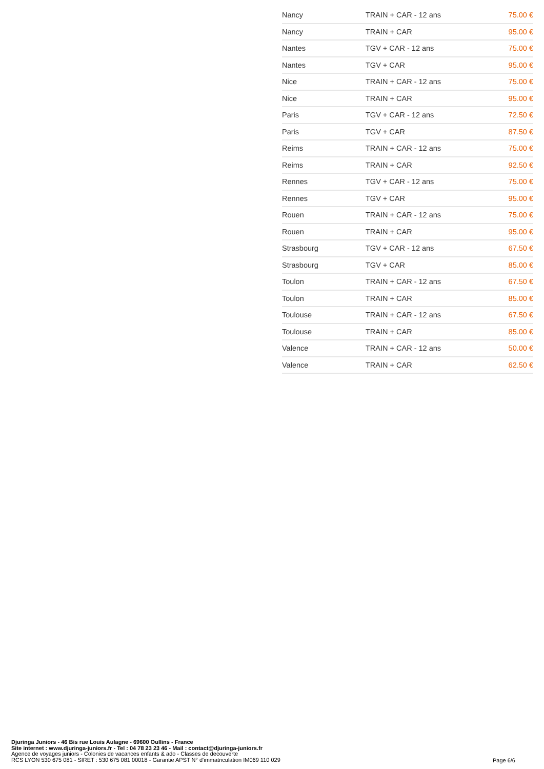| Nancy | TRAIN + CAR - 12 ans | 75.00 € |
| Nancy | TRAIN + CAR | 95.00 € |
| Nantes | TGV + CAR - 12 ans | 75.00 € |
| Nantes | TGV + CAR | 95.00 € |
| Nice | TRAIN + CAR - 12 ans | 75.00 € |
| Nice | TRAIN + CAR | 95.00 € |
| Paris | TGV + CAR - 12 ans | 72.50 € |
| Paris | TGV + CAR | 87.50 € |
| Reims | TRAIN + CAR - 12 ans | 75.00 € |
| Reims | TRAIN + CAR | 92.50 € |
| Rennes | TGV + CAR - 12 ans | 75.00 € |
| Rennes | TGV + CAR | 95.00 € |
| Rouen | TRAIN + CAR - 12 ans | 75.00 € |
| Rouen | TRAIN + CAR | 95.00 € |
| Strasbourg | TGV + CAR - 12 ans | 67.50 € |
| Strasbourg | TGV + CAR | 85.00 € |
| Toulon | TRAIN + CAR - 12 ans | 67.50 € |
| Toulon | TRAIN + CAR | 85.00 € |
| Toulouse | TRAIN + CAR - 12 ans | 67.50 € |
| Toulouse | TRAIN + CAR | 85.00 € |
| Valence | TRAIN + CAR - 12 ans | 50.00 € |
| Valence | TRAIN + CAR | 62.50 € |
Djuringa Juniors - 46 Bis rue Louis Aulagne - 69600 Oullins - France
Site internet : www.djuringa-juniors.fr - Tel : 04 78 23 23 46 - Mail : contact@djuringa-juniors.fr
Agence de voyages juniors - Colonies de vacances enfants & ado - Classes de decouverte
RCS LYON 530 675 081 - SIRET : 530 675 081 00018 - Garantie APST N° d'immatriculation IM069 110 029
Page 6/6